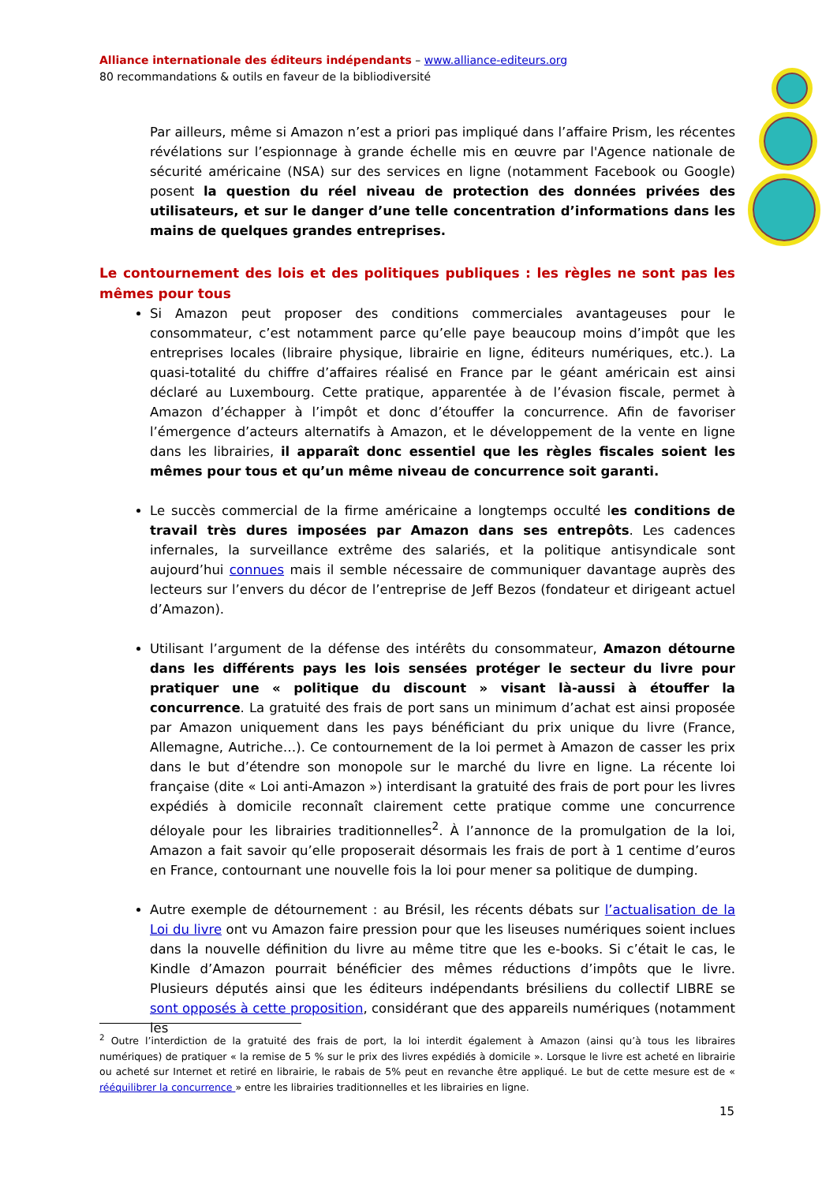Alliance internationale des éditeurs indépendants – www.alliance-editeurs.org
80 recommandations & outils en faveur de la bibliodiversité
Par ailleurs, même si Amazon n’est a priori pas impliqué dans l’affaire Prism, les récentes révélations sur l’espionnage à grande échelle mis en œuvre par l'Agence nationale de sécurité américaine (NSA) sur des services en ligne (notamment Facebook ou Google) posent la question du réel niveau de protection des données privées des utilisateurs, et sur le danger d’une telle concentration d’informations dans les mains de quelques grandes entreprises.
Le contournement des lois et des politiques publiques : les règles ne sont pas les mêmes pour tous
Si Amazon peut proposer des conditions commerciales avantageuses pour le consommateur, c’est notamment parce qu’elle paye beaucoup moins d’impôt que les entreprises locales (libraire physique, librairie en ligne, éditeurs numériques, etc.). La quasi-totalité du chiffre d’affaires réalisé en France par le géant américain est ainsi déclaré au Luxembourg. Cette pratique, apparentée à de l’évasion fiscale, permet à Amazon d’échapper à l’impôt et donc d’étouffer la concurrence. Afin de favoriser l’émergence d’acteurs alternatifs à Amazon, et le développement de la vente en ligne dans les librairies, il apparaît donc essentiel que les règles fiscales soient les mêmes pour tous et qu’un même niveau de concurrence soit garanti.
Le succès commercial de la firme américaine a longtemps occulté les conditions de travail très dures imposées par Amazon dans ses entrepôts. Les cadences infernales, la surveillance extrême des salariés, et la politique antisyndicale sont aujourd’hui connues mais il semble nécessaire de communiquer davantage auprès des lecteurs sur l’envers du décor de l’entreprise de Jeff Bezos (fondateur et dirigeant actuel d’Amazon).
Utilisant l’argument de la défense des intérêts du consommateur, Amazon détourne dans les différents pays les lois sensées protéger le secteur du livre pour pratiquer une « politique du discount » visant là-aussi à étouffer la concurrence. La gratuité des frais de port sans un minimum d’achat est ainsi proposée par Amazon uniquement dans les pays bénéficiant du prix unique du livre (France, Allemagne, Autriche…). Ce contournement de la loi permet à Amazon de casser les prix dans le but d’étendre son monopole sur le marché du livre en ligne. La récente loi française (dite « Loi anti-Amazon ») interdisant la gratuité des frais de port pour les livres expédiés à domicile reconnaît clairement cette pratique comme une concurrence déloyale pour les librairies traditionnelles<sup>2</sup>. À l’annonce de la promulgation de la loi, Amazon a fait savoir qu’elle proposerait désormais les frais de port à 1 centime d’euros en France, contournant une nouvelle fois la loi pour mener sa politique de dumping.
Autre exemple de détournement : au Brésil, les récents débats sur l’actualisation de la Loi du livre ont vu Amazon faire pression pour que les liseuses numériques soient inclues dans la nouvelle définition du livre au même titre que les e-books. Si c’était le cas, le Kindle d’Amazon pourrait bénéficier des mêmes réductions d’impôts que le livre. Plusieurs députés ainsi que les éditeurs indépendants brésiliens du collectif LIBRE se sont opposés à cette proposition, considérant que des appareils numériques (notamment les
<sup>2</sup> Outre l’interdiction de la gratuité des frais de port, la loi interdit également à Amazon (ainsi qu’à tous les libraires numériques) de pratiquer « la remise de 5 % sur le prix des livres expédiés à domicile ». Lorsque le livre est acheté en librairie ou acheté sur Internet et retiré en librairie, le rabais de 5% peut en revanche être appliqué. Le but de cette mesure est de « rééquilibrer la concurrence » entre les librairies traditionnelles et les librairies en ligne.
15